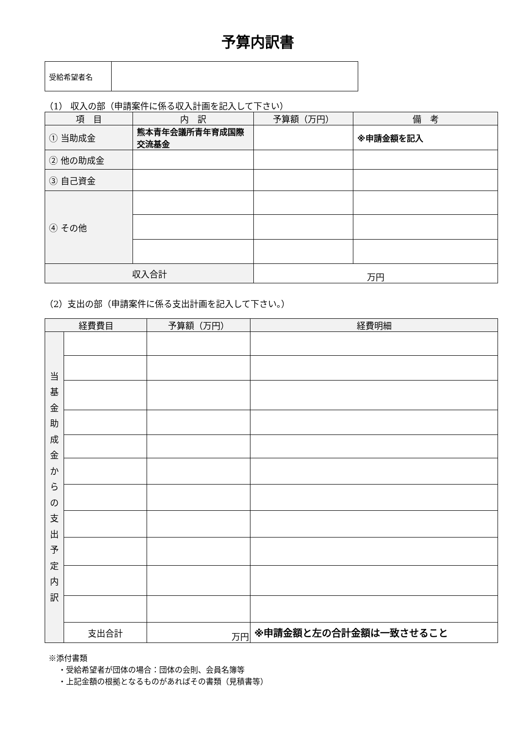予算内訳書
| 受給希望者名 | |
（1） 収入の部（申請案件に係る収入計画を記入して下さい）
| 項 目 | 内 訳 | 予算額（万円） | 備 考 |
| --- | --- | --- | --- |
| ① 当助成金 | 熊本青年会議所青年育成国際交流基金 | | ※申請金額を記入 |
| ② 他の助成金 | | | |
| ③ 自己資金 | | | |
| ④ その他 | | | |
| 収入合計 | | 万円 | |
（2）支出の部（申請案件に係る支出計画を記入して下さい。）
| 経費費目 | | 予算額（万円） | 経費明細 |
| --- | --- | --- | --- |
| 当 基 金 助 成 金 か ら の 支 出 予 定 内 訳 | | | |
| | 支出合計 | 万円 | ※申請金額と左の合計金額は一致させること |
※添付書類
・受給希望者が団体の場合：団体の会則、会員名簿等
・上記金額の根拠となるものがあればその書類（見積書等）